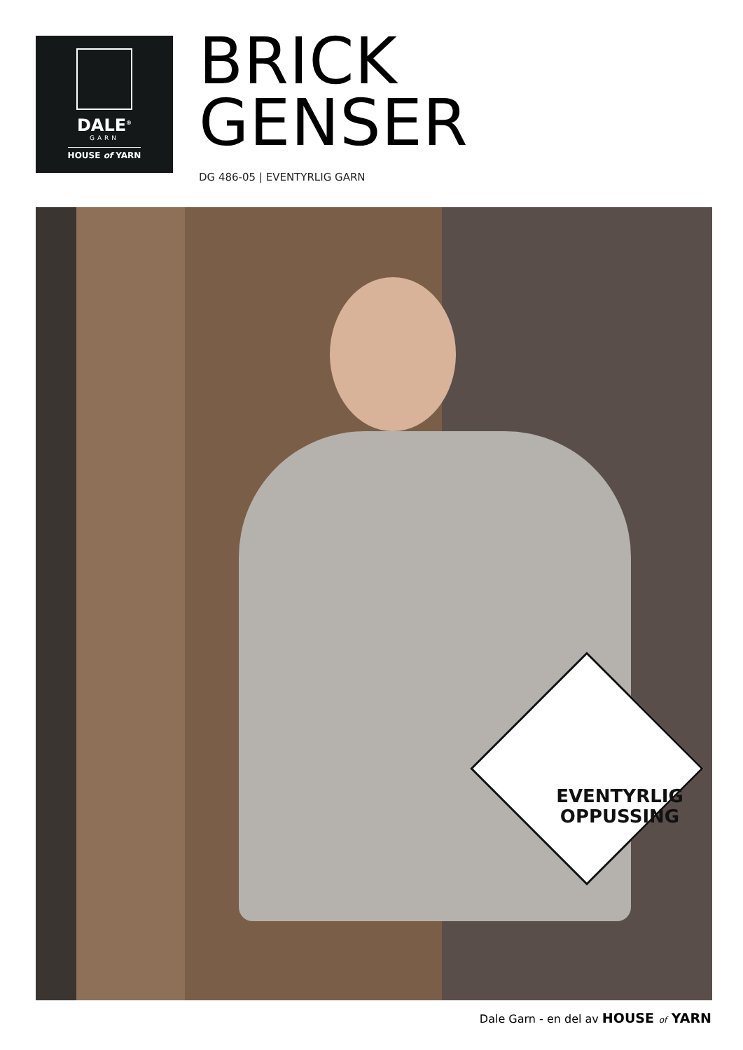DALE<sup>®</sup>
GARN
HOUSE of YARN
BRICK
GENSER
DG 486-05 | EVENTYRLIG GARN
EVENTYRLIG
OPPUSSING
Dale Garn - en del av HOUSE of YARN